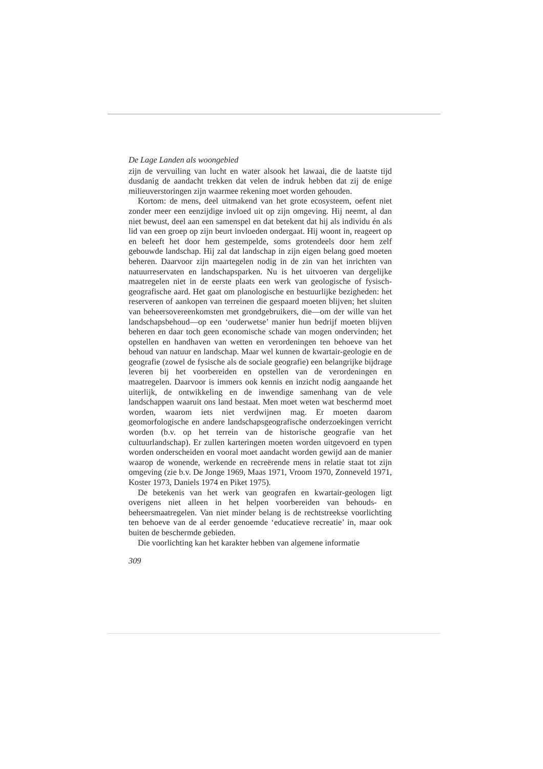De Lage Landen als woongebied
zijn de vervuiling van lucht en water alsook het lawaai, die de laatste tijd dusdanig de aandacht trekken dat velen de indruk hebben dat zij de enige milieuverstoringen zijn waarmee rekening moet worden gehouden.
Kortom: de mens, deel uitmakend van het grote ecosysteem, oefent niet zonder meer een eenzijdige invloed uit op zijn omgeving. Hij neemt, al dan niet bewust, deel aan een samenspel en dat betekent dat hij als individu én als lid van een groep op zijn beurt invloeden ondergaat. Hij woont in, reageert op en beleeft het door hem gestempelde, soms grotendeels door hem zelf gebouwde landschap. Hij zal dat landschap in zijn eigen belang goed moeten beheren. Daarvoor zijn maartegelen nodig in de zin van het inrichten van natuurreservaten en landschapsparken. Nu is het uitvoeren van dergelijke maatregelen niet in de eerste plaats een werk van geologische of fysisch-geografische aard. Het gaat om planologische en bestuurlijke bezigheden: het reserveren of aankopen van terreinen die gespaard moeten blijven; het sluiten van beheersovereenkomsten met grondgebruikers, die—om der wille van het landschapsbehoud—op een ‘ouderwetse’ manier hun bedrijf moeten blijven beheren en daar toch geen economische schade van mogen ondervinden; het opstellen en handhaven van wetten en verordeningen ten behoeve van het behoud van natuur en landschap. Maar wel kunnen de kwartair-geologie en de geografie (zowel de fysische als de sociale geografie) een belangrijke bijdrage leveren bij het voorbereiden en opstellen van de verordeningen en maatregelen. Daarvoor is immers ook kennis en inzicht nodig aangaande het uiterlijk, de ontwikkeling en de inwendige samenhang van de vele landschappen waaruit ons land bestaat. Men moet weten wat beschermd moet worden, waarom iets niet verdwijnen mag. Er moeten daarom geomorfologische en andere landschapsgeografische onderzoekingen verricht worden (b.v. op het terrein van de historische geografie van het cultuurlandschap). Er zullen karteringen moeten worden uitgevoerd en typen worden onderscheiden en vooral moet aandacht worden gewijd aan de manier waarop de wonende, werkende en recreërende mens in relatie staat tot zijn omgeving (zie b.v. De Jonge 1969, Maas 1971, Vroom 1970, Zonneveld 1971, Koster 1973, Daniels 1974 en Piket 1975).
De betekenis van het werk van geografen en kwartair-geologen ligt overigens niet alleen in het helpen voorbereiden van behouds- en beheersmaatregelen. Van niet minder belang is de rechtstreekse voorlichting ten behoeve van de al eerder genoemde ‘educatieve recreatie’ in, maar ook buiten de beschermde gebieden.
Die voorlichting kan het karakter hebben van algemene informatie
309